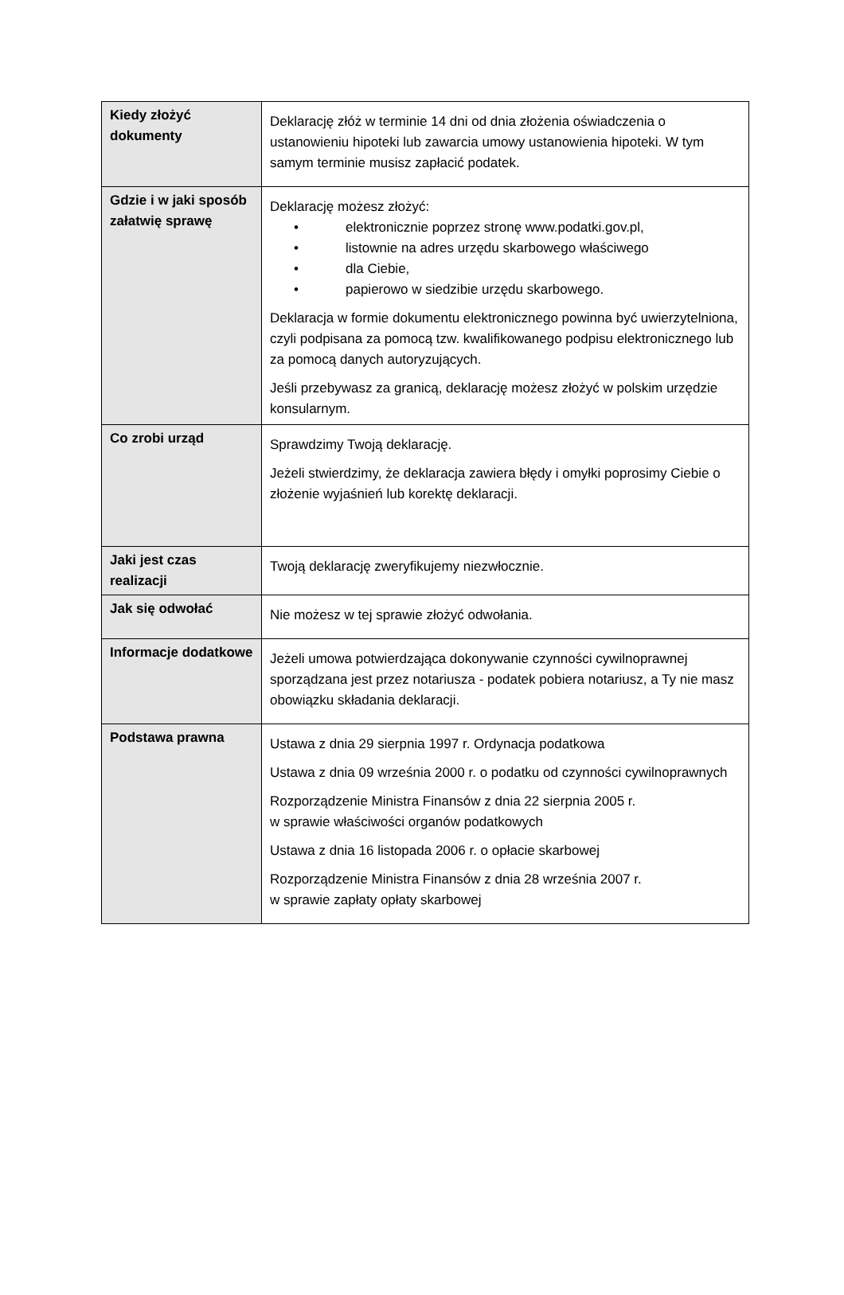| Kiedy złożyć dokumenty | Deklarację złóż w terminie 14 dni od dnia złożenia oświadczenia o ustanowieniu hipoteki lub zawarcia umowy ustanowienia hipoteki. W tym samym terminie musisz zapłacić podatek. |
| Gdzie i w jaki sposób załatwię sprawę | Deklarację możesz złożyć: • elektronicznie poprzez stronę www.podatki.gov.pl, • listownie na adres urzędu skarbowego właściwego • dla Ciebie, • papierowo w siedzibie urzędu skarbowego. Deklaracja w formie dokumentu elektronicznego powinna być uwierzytelniona, czyli podpisana za pomocą tzw. kwalifikowanego podpisu elektronicznego lub za pomocą danych autoryzujących. Jeśli przebywasz za granicą, deklarację możesz złożyć w polskim urzędzie konsularnym. |
| Co zrobi urząd | Sprawdzimy Twoją deklarację. Jeżeli stwierdzimy, że deklaracja zawiera błędy i omyłki poprosimy Ciebie o złożenie wyjaśnień lub korektę deklaracji. |
| Jaki jest czas realizacji | Twoją deklarację zweryfikujemy niezwłocznie. |
| Jak się odwołać | Nie możesz w tej sprawie złożyć odwołania. |
| Informacje dodatkowe | Jeżeli umowa potwierdzająca dokonywanie czynności cywilnoprawnej sporządzana jest przez notariusza - podatek pobiera notariusz, a Ty nie masz obowiązku składania deklaracji. |
| Podstawa prawna | Ustawa z dnia 29 sierpnia 1997 r. Ordynacja podatkowa Ustawa z dnia 09 września 2000 r. o podatku od czynności cywilnoprawnych Rozporządzenie Ministra Finansów z dnia 22 sierpnia 2005 r. w sprawie właściwości organów podatkowych Ustawa z dnia 16 listopada 2006 r. o opłacie skarbowej Rozporządzenie Ministra Finansów z dnia 28 września 2007 r. w sprawie zapłaty opłaty skarbowej |